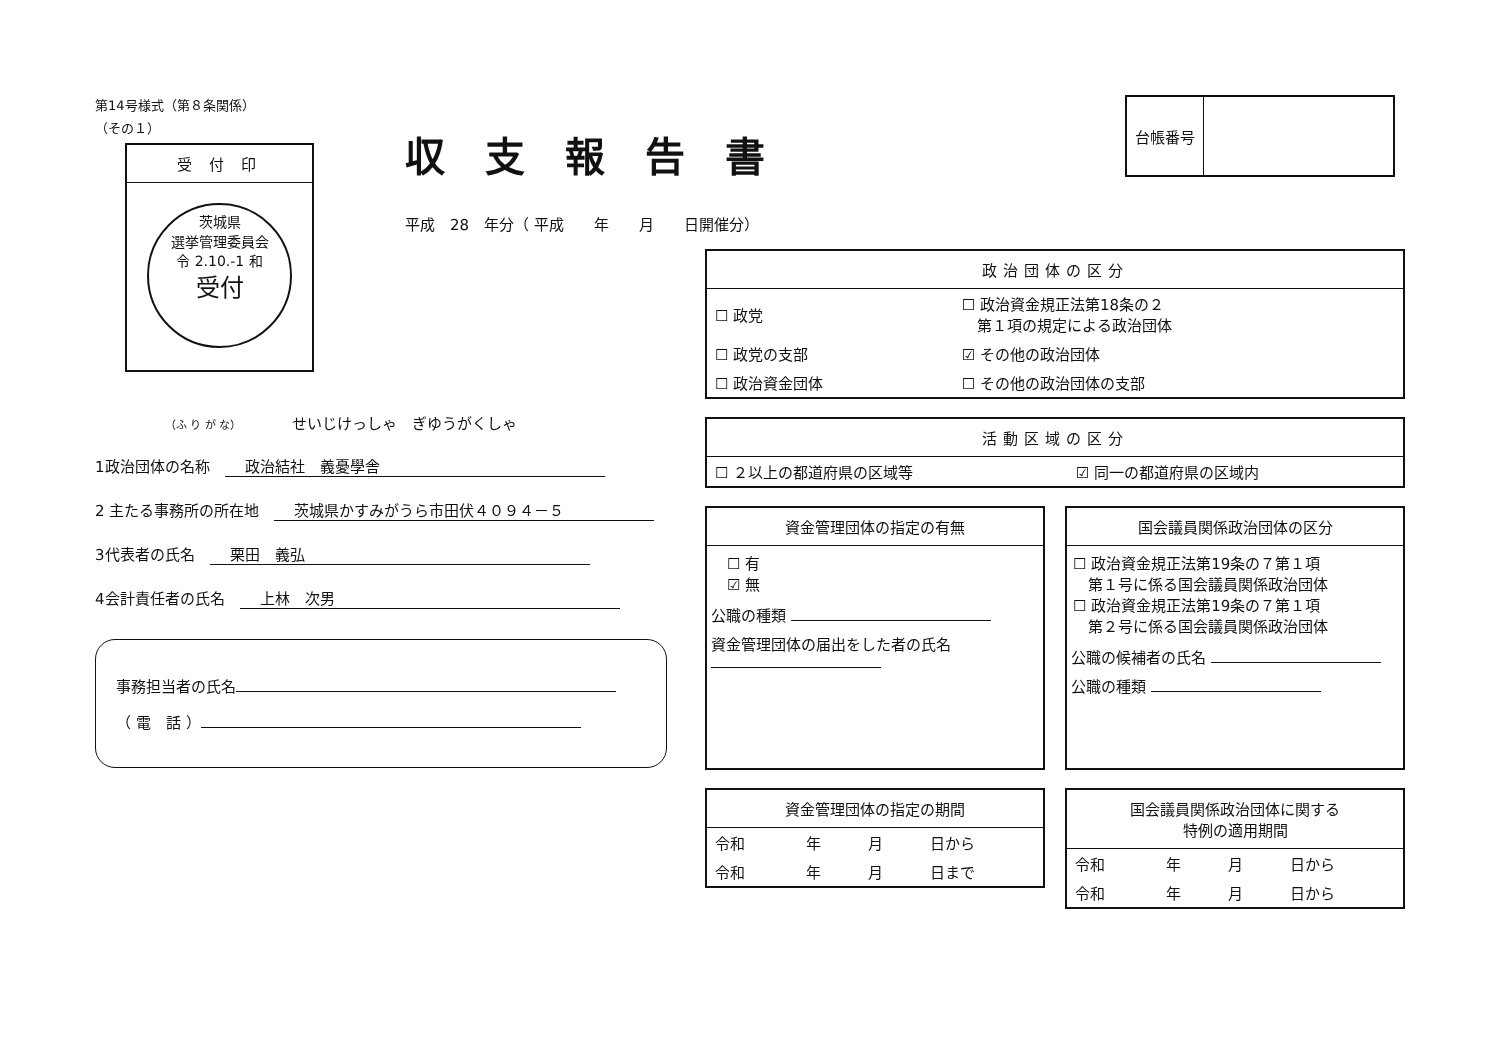第14号様式（第８条関係）
（その１）
受 付 印
茨城県
選挙管理委員会
令 2.10.-1 和
受付
（ふ り が な）　　　　　せいじけっしゃ　ぎゆうがくしゃ
1政治団体の名称　政治結社　義憂學舎
2 主たる事務所の所在地　茨城県かすみがうら市田伏４０９４－５
3代表者の氏名　栗田　義弘
4会計責任者の氏名　上林　次男
事務担当者の氏名
（ 電　話 ）
収支報告書
平成　28　年分（ 平成　　年　　月　　日開催分）
| 台帳番号 | |
政治団体の区分
| ☐ 政党 | ☐ 政治資金規正法第18条の２ 第１項の規定による政治団体 |
| ☐ 政党の支部 | ☑ その他の政治団体 |
| ☐ 政治資金団体 | ☐ その他の政治団体の支部 |
活動区域の区分
| ☐ ２以上の都道府県の区域等 | ☑ 同一の都道府県の区域内 |
資金管理団体の指定の有無
☐ 有
☑ 無
公職の種類
資金管理団体の届出をした者の氏名
資金管理団体の指定の期間
| 令和 | 年 | 月 | 日から |
| 令和 | 年 | 月 | 日まで |
国会議員関係政治団体の区分
☐ 政治資金規正法第19条の７第１項
　第１号に係る国会議員関係政治団体
☐ 政治資金規正法第19条の７第１項
　第２号に係る国会議員関係政治団体
公職の候補者の氏名
公職の種類
国会議員関係政治団体に関する
特例の適用期間
| 令和 | 年 | 月 | 日から |
| 令和 | 年 | 月 | 日から |